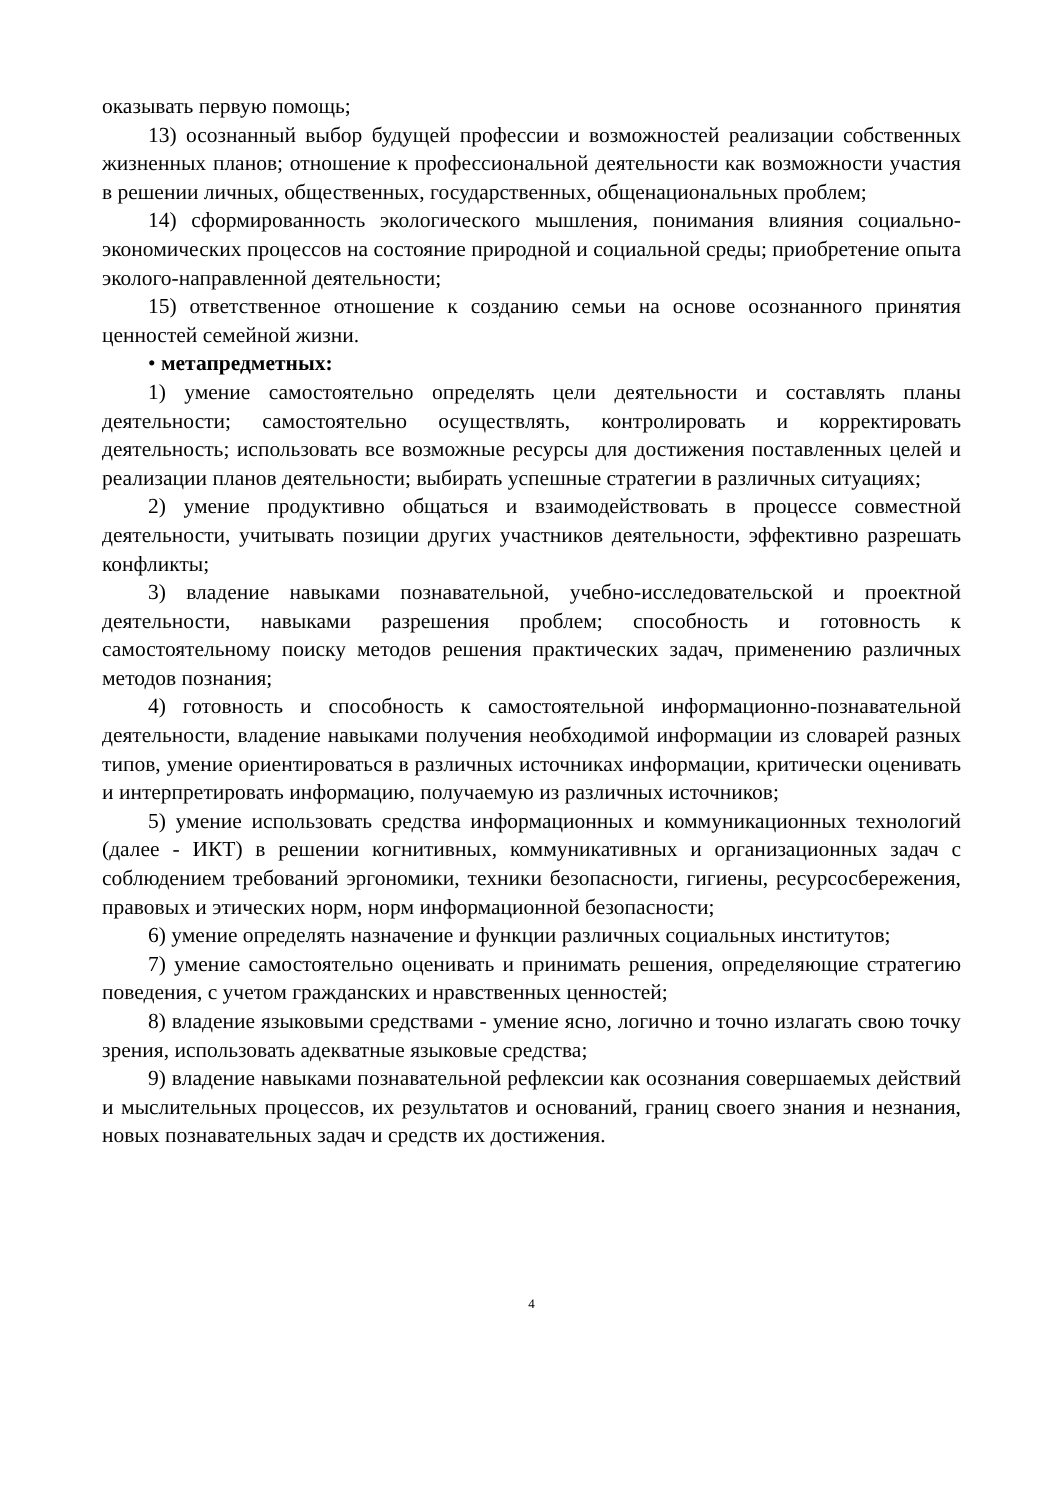оказывать первую помощь;
13) осознанный выбор будущей профессии и возможностей реализации собственных жизненных планов; отношение к профессиональной деятельности как возможности участия в решении личных, общественных, государственных, общенациональных проблем;
14) сформированность экологического мышления, понимания влияния социально-экономических процессов на состояние природной и социальной среды; приобретение опыта эколого-направленной деятельности;
15) ответственное отношение к созданию семьи на основе осознанного принятия ценностей семейной жизни.
• метапредметных:
1) умение самостоятельно определять цели деятельности и составлять планы деятельности; самостоятельно осуществлять, контролировать и корректировать деятельность; использовать все возможные ресурсы для достижения поставленных целей и реализации планов деятельности; выбирать успешные стратегии в различных ситуациях;
2) умение продуктивно общаться и взаимодействовать в процессе совместной деятельности, учитывать позиции других участников деятельности, эффективно разрешать конфликты;
3) владение навыками познавательной, учебно-исследовательской и проектной деятельности, навыками разрешения проблем; способность и готовность к самостоятельному поиску методов решения практических задач, применению различных методов познания;
4) готовность и способность к самостоятельной информационно-познавательной деятельности, владение навыками получения необходимой информации из словарей разных типов, умение ориентироваться в различных источниках информации, критически оценивать и интерпретировать информацию, получаемую из различных источников;
5) умение использовать средства информационных и коммуникационных технологий (далее - ИКТ) в решении когнитивных, коммуникативных и организационных задач с соблюдением требований эргономики, техники безопасности, гигиены, ресурсосбережения, правовых и этических норм, норм информационной безопасности;
6) умение определять назначение и функции различных социальных институтов;
7) умение самостоятельно оценивать и принимать решения, определяющие стратегию поведения, с учетом гражданских и нравственных ценностей;
8) владение языковыми средствами - умение ясно, логично и точно излагать свою точку зрения, использовать адекватные языковые средства;
9) владение навыками познавательной рефлексии как осознания совершаемых действий и мыслительных процессов, их результатов и оснований, границ своего знания и незнания, новых познавательных задач и средств их достижения.
4